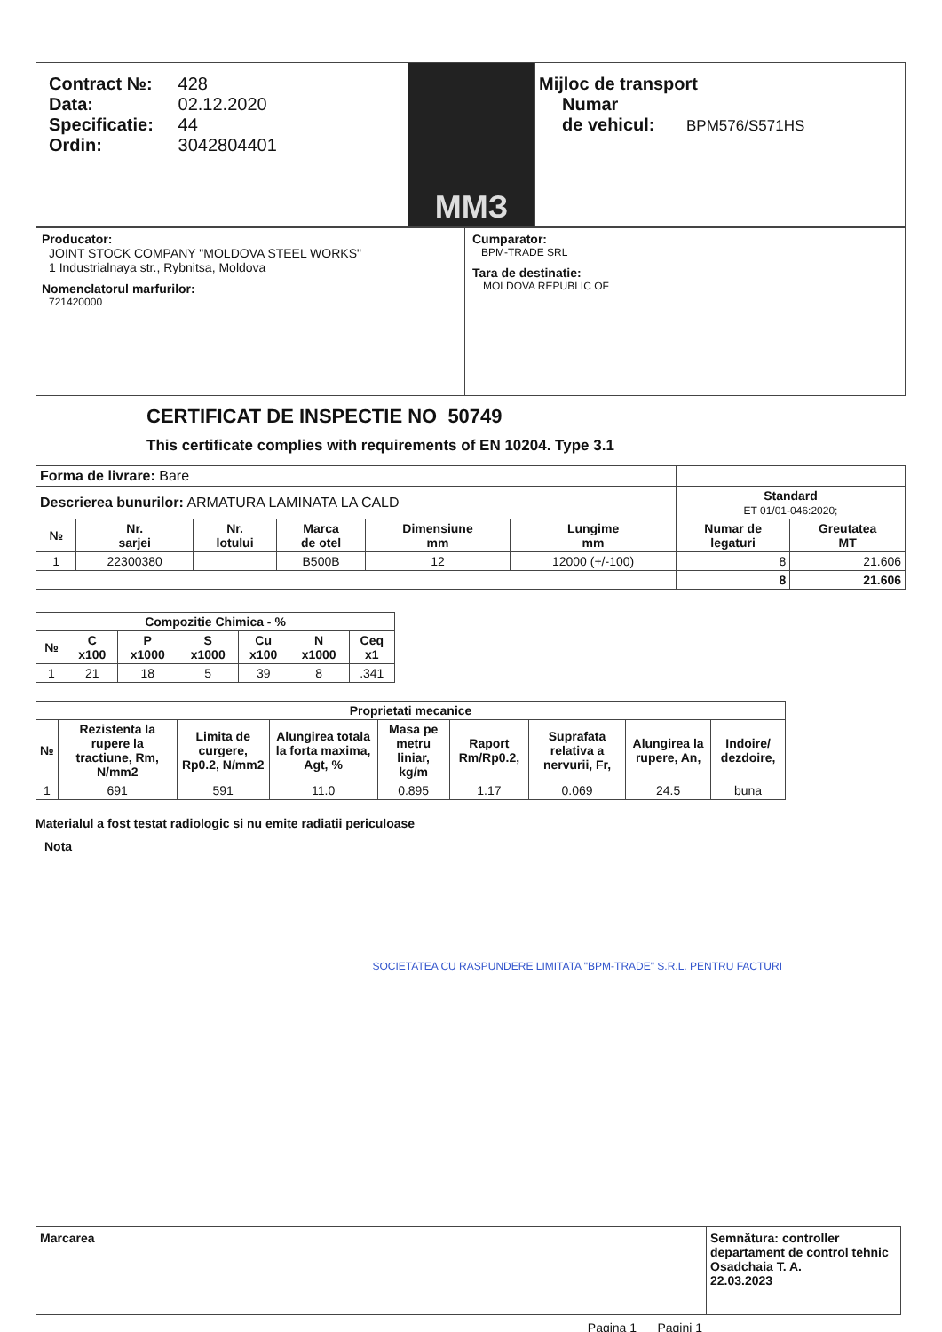| Contract №: 428 Data: 02.12.2020 Specificatie: 44 Ordin: 3042804401 | ММЗ | Mijloc de transport Numar de vehicul: BPM576/S571HS |
| Producator: JOINT STOCK COMPANY "MOLDOVA STEEL WORKS" 1 Industrialnaya str., Rybnitsa, Moldova Nomenclatorul marfurilor: 721420000 | Cumparator: BPM-TRADE SRL Tara de destinatie: MOLDOVA REPUBLIC OF |
CERTIFICAT DE INSPECTIE NO 50749
This certificate complies with requirements of EN 10204. Type 3.1
| Forma de livrare: Bare | | | | | | | |
| Descrierea bunurilor: ARMATURA LAMINATA LA CALD | | | | | | Standard ET 01/01-046:2020; | |
| № | Nr. sarjei | Nr. lotului | Marca de otel | Dimensiune mm | Lungime mm | Numar de legaturi | Greutatea MT |
| 1 | 22300380 | | B500B | 12 | 12000 (+/-100) | 8 | 21.606 |
| | | | | | | 8 | 21.606 |
| Compozitie Chimica - % | | | | | | |
| --- | --- | --- | --- | --- | --- | --- |
| № | C x100 | P x1000 | S x1000 | Cu x100 | N x1000 | Ceq x1 |
| 1 | 21 | 18 | 5 | 39 | 8 | .341 |
| Proprietati mecanice | | | | | | | | |
| --- | --- | --- | --- | --- | --- | --- | --- | --- |
| № | Rezistenta la rupere la tractiune, Rm, N/mm2 | Limita de curgere, Rp0.2, N/mm2 | Alungirea totala la forta maxima, Agt, % | Masa pe metru liniar, kg/m | Raport Rm/Rp0.2, | Suprafata relativa a nervurii, Fr, | Alungirea la rupere, An, | Indoire/ dezdoire, |
| 1 | 691 | 591 | 11.0 | 0.895 | 1.17 | 0.069 | 24.5 | buna |
Materialul a fost testat radiologic si nu emite radiatii periculoase
Nota
SOCIETATEA CU RASPUNDERE LIMITATA "BPM-TRADE" S.R.L. PENTRU FACTURI
| Marcarea | | Semnătura: controller departament de control tehnic Osadchaia T. A. 22.03.2023 |
Pagina 1 Pagini 1